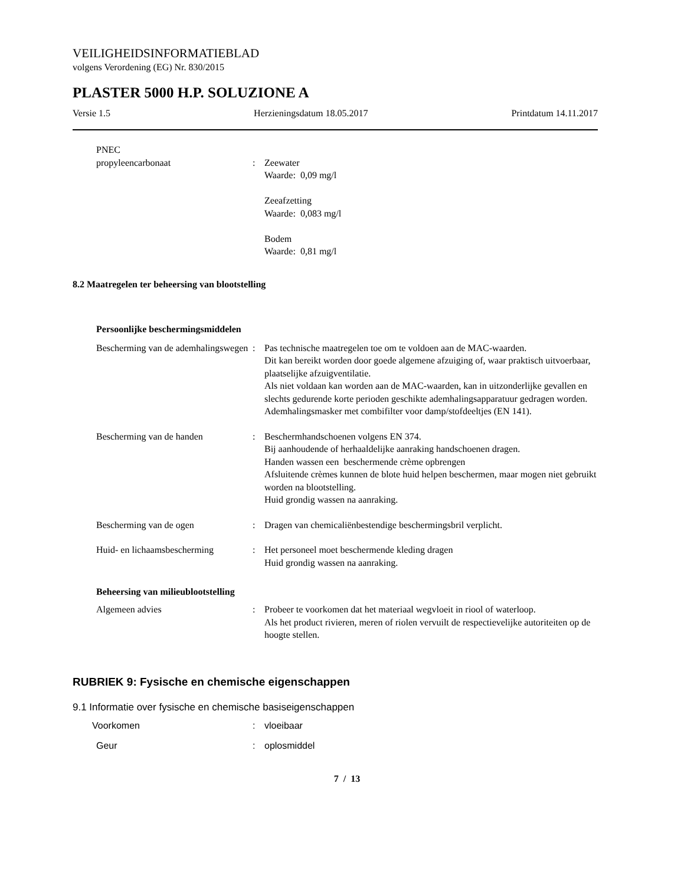VEILIGHEIDSINFORMATIEBLAD
volgens Verordening (EG) Nr. 830/2015
PLASTER 5000 H.P. SOLUZIONE A
Versie 1.5 Herzieningsdatum 18.05.2017 Printdatum 14.11.2017
PNEC
propyleencarbonaat : Zeewater
Waarde: 0,09 mg/l
Zeeafzetting
Waarde: 0,083 mg/l
Bodem
Waarde: 0,81 mg/l
8.2 Maatregelen ter beheersing van blootstelling
Persoonlijke beschermingsmiddelen
Bescherming van de ademhalingswegen
: Pas technische maatregelen toe om te voldoen aan de MAC-waarden.
Dit kan bereikt worden door goede algemene afzuiging of, waar praktisch uitvoerbaar, plaatselijke afzuigventilatie.
Als niet voldaan kan worden aan de MAC-waarden, kan in uitzonderlijke gevallen en slechts gedurende korte perioden geschikte ademhalingsapparatuur gedragen worden.
Ademhalingsmasker met combifilter voor damp/stofdeeltjes (EN 141).
Bescherming van de handen : Beschermhandschoenen volgens EN 374.
Bij aanhoudende of herhaaldelijke aanraking handschoenen dragen.
Handen wassen een beschermende crème opbrengen
Afsluitende crèmes kunnen de blote huid helpen beschermen, maar mogen niet gebruikt worden na blootstelling.
Huid grondig wassen na aanraking.
Bescherming van de ogen : Dragen van chemicaliënbestendige beschermingsbril verplicht.
Huid- en lichaamsbescherming
: Het personeel moet beschermende kleding dragen
Huid grondig wassen na aanraking.
Beheersing van milieublootstelling
Algemeen advies : Probeer te voorkomen dat het materiaal wegvloeit in riool of waterloop.
Als het product rivieren, meren of riolen vervuilt de respectievelijke autoriteiten op de hoogte stellen.
RUBRIEK 9: Fysische en chemische eigenschappen
9.1 Informatie over fysische en chemische basiseigenschappen
Voorkomen : vloeibaar
Geur : oplosmiddel
7 / 13